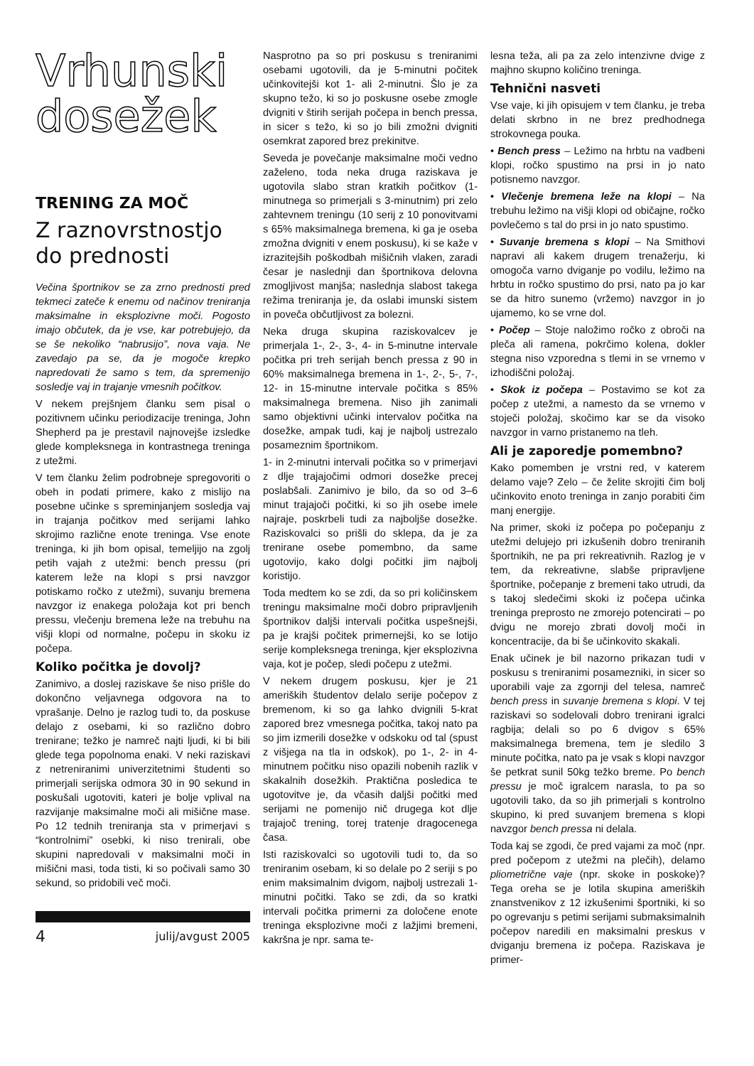Vrhunski
dosežek
TRENING ZA MOČ
Z raznovrstnostjo
do prednosti
Večina športnikov se za zrno prednosti pred tekmeci zateče k enemu od načinov treniranja maksimalne in eksplozivne moči. Pogosto imajo občutek, da je vse, kar potrebujejo, da se še nekoliko “nabrusijo”, nova vaja. Ne zavedajo pa se, da je mogoče krepko napredovati že samo s tem, da spremenijo sosledje vaj in trajanje vmesnih počitkov.
V nekem prejšnjem članku sem pisal o pozitivnem učinku periodizacije treninga, John Shepherd pa je prestavil najnovejše izsledke glede kompleksnega in kontrastnega treninga z utežmi.
V tem članku želim podrobneje spregovoriti o obeh in podati primere, kako z mislijo na posebne učinke s spreminjanjem sosledja vaj in trajanja počitkov med serijami lahko skrojimo različne enote treninga. Vse enote treninga, ki jih bom opisal, temeljijo na zgolj petih vajah z utežmi: bench pressu (pri katerem leže na klopi s prsi navzgor potiskamo ročko z utežmi), suvanju bremena navzgor iz enakega položaja kot pri bench pressu, vlečenju bremena leže na trebuhu na višji klopi od normalne, počepu in skoku iz počepa.
Koliko počitka je dovolj?
Zanimivo, a doslej raziskave še niso prišle do dokončno veljavnega odgovora na to vprašanje. Delno je razlog tudi to, da poskuse delajo z osebami, ki so različno dobro trenirane; težko je namreč najti ljudi, ki bi bili glede tega popolnoma enaki. V neki raziskavi z netreniranimi univerzitetnimi študenti so primerjali serijska odmora 30 in 90 sekund in poskušali ugotoviti, kateri je bolje vplival na razvijanje maksimalne moči ali mišične mase. Po 12 tednih treniranja sta v primerjavi s “kontrolnimi” osebki, ki niso trenirali, obe skupini napredovali v maksimalni moči in mišični masi, toda tisti, ki so počivali samo 30 sekund, so pridobili več moči.
4 julij/avgust 2005
Nasprotno pa so pri poskusu s treniranimi osebami ugotovili, da je 5-minutni počitek učinkovitejši kot 1- ali 2-minutni. Šlo je za skupno težo, ki so jo poskusne osebe zmogle dvigniti v štirih serijah počepa in bench pressa, in sicer s težo, ki so jo bili zmožni dvigniti osemkrat zapored brez prekinitve.
Seveda je povečanje maksimalne moči vedno zaželeno, toda neka druga raziskava je ugotovila slabo stran kratkih počitkov (1-minutnega so primerjali s 3-minutnim) pri zelo zahtevnem treningu (10 serij z 10 ponovitvami s 65% maksimalnega bremena, ki ga je oseba zmožna dvigniti v enem poskusu), ki se kaže v izrazitejših poškodbah mišičnih vlaken, zaradi česar je naslednji dan športnikova delovna zmogljivost manjša; naslednja slabost takega režima treniranja je, da oslabi imunski sistem in poveča občutljivost za bolezni.
Neka druga skupina raziskovalcev je primerjala 1-, 2-, 3-, 4- in 5-minutne intervale počitka pri treh serijah bench pressa z 90 in 60% maksimalnega bremena in 1-, 2-, 5-, 7-, 12- in 15-minutne intervale počitka s 85% maksimalnega bremena. Niso jih zanimali samo objektivni učinki intervalov počitka na dosežke, ampak tudi, kaj je najbolj ustrezalo posameznim športnikom.
1- in 2-minutni intervali počitka so v primerjavi z dlje trajajočimi odmori dosežke precej poslabšali. Zanimivo je bilo, da so od 3–6 minut trajajoči počitki, ki so jih osebe imele najraje, poskrbeli tudi za najboljše dosežke. Raziskovalci so prišli do sklepa, da je za trenirane osebe pomembno, da same ugotovijo, kako dolgi počitki jim najbolj koristijo.
Toda medtem ko se zdi, da so pri količinskem treningu maksimalne moči dobro pripravljenih športnikov daljši intervali počitka uspešnejši, pa je krajši počitek primernejši, ko se lotijo serije kompleksnega treninga, kjer eksplozivna vaja, kot je počep, sledi počepu z utežmi.
V nekem drugem poskusu, kjer je 21 ameriških študentov delalo serije počepov z bremenom, ki so ga lahko dvignili 5-krat zapored brez vmesnega počitka, takoj nato pa so jim izmerili dosežke v odskoku od tal (spust z višjega na tla in odskok), po 1-, 2- in 4-minutnem počitku niso opazili nobenih razlik v skakalnih dosežkih. Praktična posledica te ugotovitve je, da včasih daljši počitki med serijami ne pomenijo nič drugega kot dlje trajajoč trening, torej tratenje dragocenega časa.
Isti raziskovalci so ugotovili tudi to, da so treniranim osebam, ki so delale po 2 seriji s po enim maksimalnim dvigom, najbolj ustrezali 1-minutni počitki. Tako se zdi, da so kratki intervali počitka primerni za določene enote treninga eksplozivne moči z lažjimi bremeni, kakršna je npr. sama te-
lesna teža, ali pa za zelo intenzivne dvige z majhno skupno količino treninga.
Tehnični nasveti
Vse vaje, ki jih opisujem v tem članku, je treba delati skrbno in ne brez predhodnega strokovnega pouka.
• Bench press – Ležimo na hrbtu na vadbeni klopi, ročko spustimo na prsi in jo nato potisnemo navzgor.
• Vlečenje bremena leže na klopi – Na trebuhu ležimo na višji klopi od običajne, ročko povlečemo s tal do prsi in jo nato spustimo.
• Suvanje bremena s klopi – Na Smithovi napravi ali kakem drugem trenažerju, ki omogoča varno dviganje po vodilu, ležimo na hrbtu in ročko spustimo do prsi, nato pa jo kar se da hitro sunemo (vržemo) navzgor in jo ujamemo, ko se vrne dol.
• Počep – Stoje naložimo ročko z obroči na pleča ali ramena, pokrčimo kolena, dokler stegna niso vzporedna s tlemi in se vrnemo v izhodiščni položaj.
• Skok iz počepa – Postavimo se kot za počep z utežmi, a namesto da se vrnemo v stoječi položaj, skočimo kar se da visoko navzgor in varno pristanemo na tleh.
Ali je zaporedje pomembno?
Kako pomemben je vrstni red, v katerem delamo vaje? Zelo – če želite skrojiti čim bolj učinkovito enoto treninga in zanjo porabiti čim manj energije.
Na primer, skoki iz počepa po počepanju z utežmi delujejo pri izkušenih dobro treniranih športnikih, ne pa pri rekreativnih. Razlog je v tem, da rekreativne, slabše pripravljene športnike, počepanje z bremeni tako utrudi, da s takoj sledečimi skoki iz počepa učinka treninga preprosto ne zmorejo potencirati – po dvigu ne morejo zbrati dovolj moči in koncentracije, da bi še učinkovito skakali.
Enak učinek je bil nazorno prikazan tudi v poskusu s treniranimi posamezniki, in sicer so uporabili vaje za zgornji del telesa, namreč bench press in suvanje bremena s klopi. V tej raziskavi so sodelovali dobro trenirani igralci ragbija; delali so po 6 dvigov s 65% maksimalnega bremena, tem je sledilo 3 minute počitka, nato pa je vsak s klopi navzgor še petkrat sunil 50kg težko breme. Po bench pressu je moč igralcem narasla, to pa so ugotovili tako, da so jih primerjali s kontrolno skupino, ki pred suvanjem bremena s klopi navzgor bench pressa ni delala.
Toda kaj se zgodi, če pred vajami za moč (npr. pred počepom z utežmi na plečih), delamo pliometrične vaje (npr. skoke in poskoke)? Tega oreha se je lotila skupina ameriških znanstvenikov z 12 izkušenimi športniki, ki so po ogrevanju s petimi serijami submaksimalnih počepov naredili en maksimalni preskus v dviganju bremena iz počepa. Raziskava je primer-